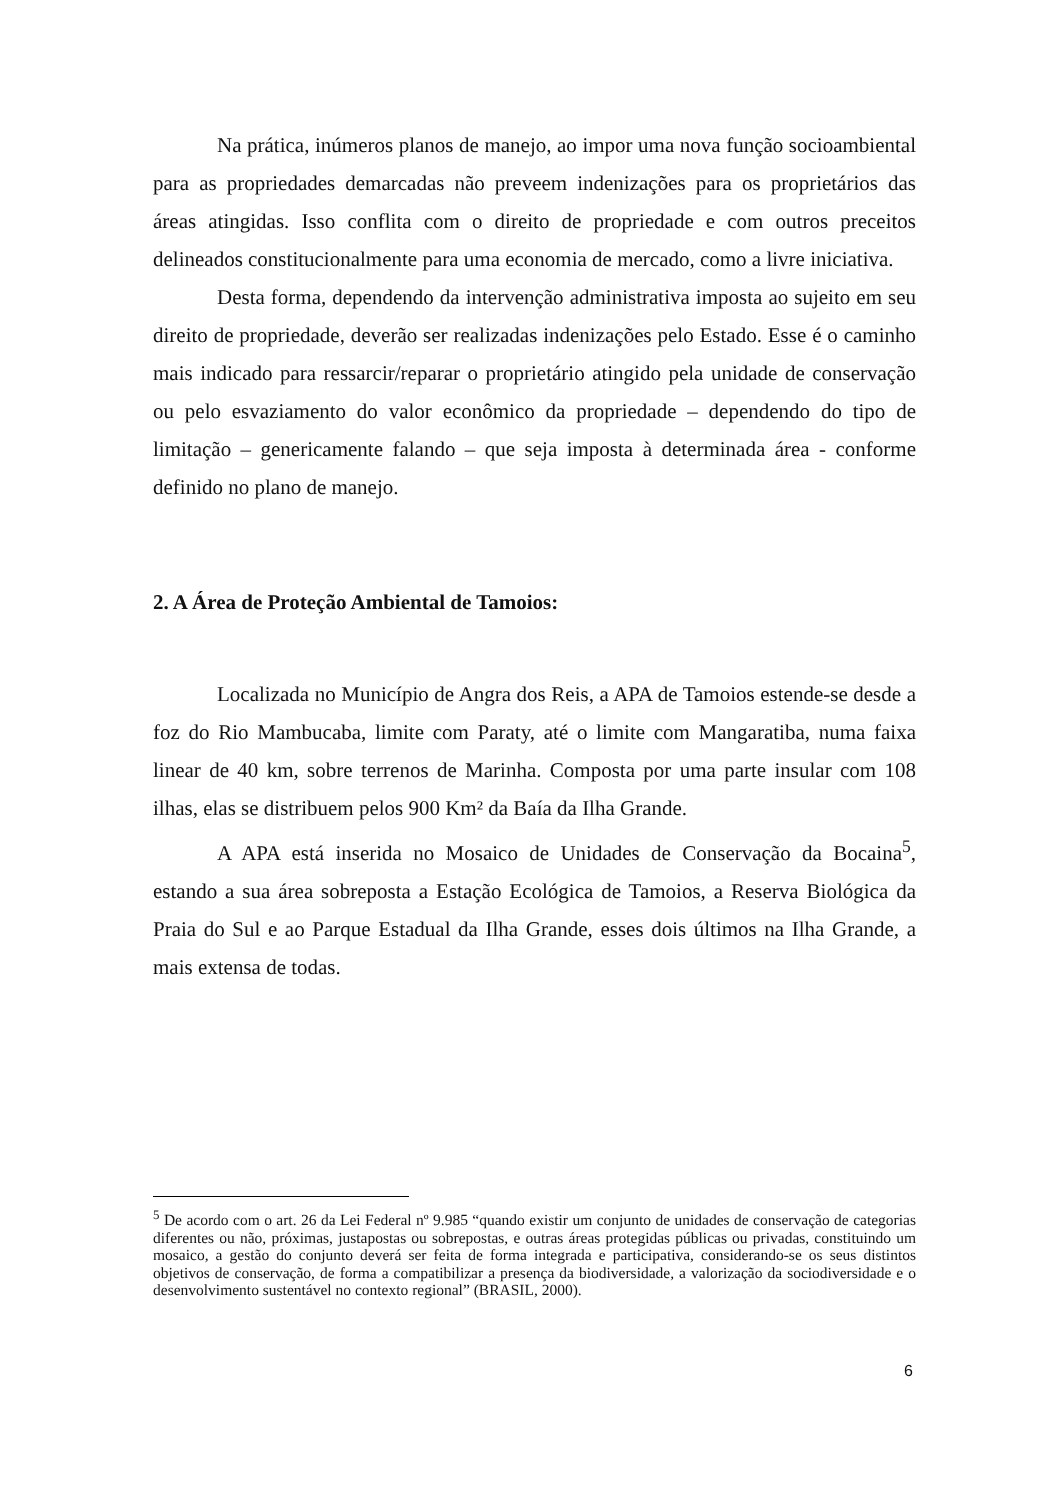Na prática, inúmeros planos de manejo, ao impor uma nova função socioambiental para as propriedades demarcadas não preveem indenizações para os proprietários das áreas atingidas. Isso conflita com o direito de propriedade e com outros preceitos delineados constitucionalmente para uma economia de mercado, como a livre iniciativa.
Desta forma, dependendo da intervenção administrativa imposta ao sujeito em seu direito de propriedade, deverão ser realizadas indenizações pelo Estado. Esse é o caminho mais indicado para ressarcir/reparar o proprietário atingido pela unidade de conservação ou pelo esvaziamento do valor econômico da propriedade – dependendo do tipo de limitação – genericamente falando – que seja imposta à determinada área - conforme definido no plano de manejo.
2. A Área de Proteção Ambiental de Tamoios:
Localizada no Município de Angra dos Reis, a APA de Tamoios estende-se desde a foz do Rio Mambucaba, limite com Paraty, até o limite com Mangaratiba, numa faixa linear de 40 km, sobre terrenos de Marinha. Composta por uma parte insular com 108 ilhas, elas se distribuem pelos 900 Km² da Baía da Ilha Grande.
A APA está inserida no Mosaico de Unidades de Conservação da Bocaina<sup>5</sup>, estando a sua área sobreposta a Estação Ecológica de Tamoios, a Reserva Biológica da Praia do Sul e ao Parque Estadual da Ilha Grande, esses dois últimos na Ilha Grande, a mais extensa de todas.
<sup>5</sup> De acordo com o art. 26 da Lei Federal nº 9.985 “quando existir um conjunto de unidades de conservação de categorias diferentes ou não, próximas, justapostas ou sobrepostas, e outras áreas protegidas públicas ou privadas, constituindo um mosaico, a gestão do conjunto deverá ser feita de forma integrada e participativa, considerando-se os seus distintos objetivos de conservação, de forma a compatibilizar a presença da biodiversidade, a valorização da sociodiversidade e o desenvolvimento sustentável no contexto regional” (BRASIL, 2000).
6